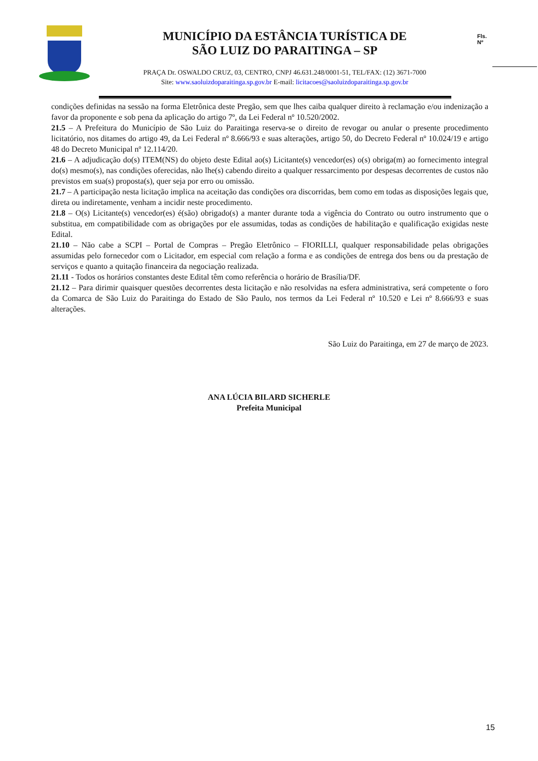MUNICÍPIO DA ESTÂNCIA TURÍSTICA DE
SÃO LUIZ DO PARAITINGA – SP
PRAÇA Dr. OSWALDO CRUZ, 03, CENTRO, CNPJ 46.631.248/0001-51, TEL/FAX: (12) 3671-7000
Site: www.saoluizdoparaitinga.sp.gov.br E-mail: licitacoes@saoluizdoparaitinga.sp.gov.br
Fls.
Nº
condições definidas na sessão na forma Eletrônica deste Pregão, sem que lhes caiba qualquer direito à reclamação e/ou indenização a favor da proponente e sob pena da aplicação do artigo 7º, da Lei Federal nº 10.520/2002.
21.5 – A Prefeitura do Município de São Luiz do Paraitinga reserva-se o direito de revogar ou anular o presente procedimento licitatório, nos ditames do artigo 49, da Lei Federal nº 8.666/93 e suas alterações, artigo 50, do Decreto Federal nº 10.024/19 e artigo 48 do Decreto Municipal nº 12.114/20.
21.6 – A adjudicação do(s) ITEM(NS) do objeto deste Edital ao(s) Licitante(s) vencedor(es) o(s) obriga(m) ao fornecimento integral do(s) mesmo(s), nas condições oferecidas, não lhe(s) cabendo direito a qualquer ressarcimento por despesas decorrentes de custos não previstos em sua(s) proposta(s), quer seja por erro ou omissão.
21.7 – A participação nesta licitação implica na aceitação das condições ora discorridas, bem como em todas as disposições legais que, direta ou indiretamente, venham a incidir neste procedimento.
21.8 – O(s) Licitante(s) vencedor(es) é(são) obrigado(s) a manter durante toda a vigência do Contrato ou outro instrumento que o substitua, em compatibilidade com as obrigações por ele assumidas, todas as condições de habilitação e qualificação exigidas neste Edital.
21.10 – Não cabe a SCPI – Portal de Compras – Pregão Eletrônico – FIORILLI, qualquer responsabilidade pelas obrigações assumidas pelo fornecedor com o Licitador, em especial com relação a forma e as condições de entrega dos bens ou da prestação de serviços e quanto a quitação financeira da negociação realizada.
21.11 - Todos os horários constantes deste Edital têm como referência o horário de Brasília/DF.
21.12 – Para dirimir quaisquer questões decorrentes desta licitação e não resolvidas na esfera administrativa, será competente o foro da Comarca de São Luiz do Paraitinga do Estado de São Paulo, nos termos da Lei Federal nº 10.520 e Lei nº 8.666/93 e suas alterações.
São Luiz do Paraitinga, em 27 de março de 2023.
ANA LÚCIA BILARD SICHERLE
Prefeita Municipal
15